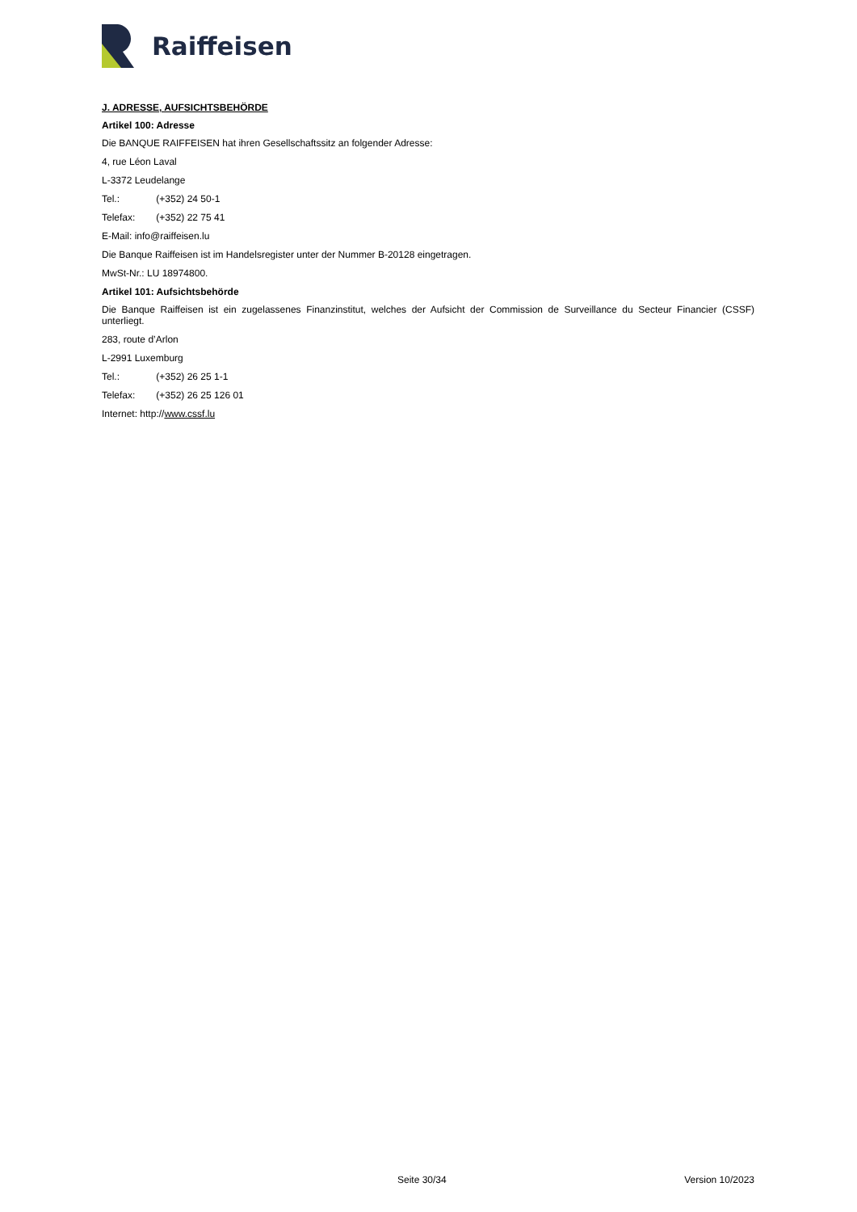Raiffeisen
J. ADRESSE, AUFSICHTSBEHÖRDE
Artikel 100: Adresse
Die BANQUE RAIFFEISEN hat ihren Gesellschaftssitz an folgender Adresse:
4, rue Léon Laval
L-3372 Leudelange
Tel.: (+352) 24 50-1
Telefax: (+352) 22 75 41
E-Mail: info@raiffeisen.lu
Die Banque Raiffeisen ist im Handelsregister unter der Nummer B-20128 eingetragen.
MwSt-Nr.: LU 18974800.
Artikel 101: Aufsichtsbehörde
Die Banque Raiffeisen ist ein zugelassenes Finanzinstitut, welches der Aufsicht der Commission de Surveillance du Secteur Financier (CSSF) unterliegt.
283, route d’Arlon
L-2991 Luxemburg
Tel.: (+352) 26 25 1-1
Telefax: (+352) 26 25 126 01
Internet: http://www.cssf.lu
Seite 30/34 Version 10/2023